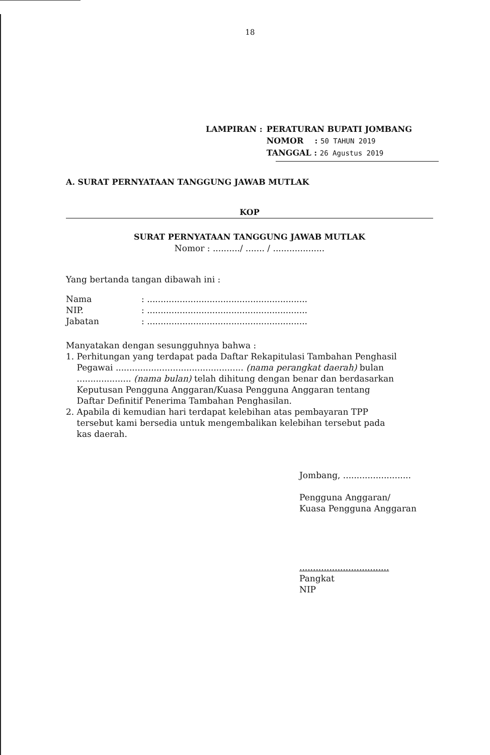18
| LAMPIRAN : | PERATURAN BUPATI JOMBANG |
| | NOMOR : 50 TAHUN 2019 |
| | TANGGAL : 26 Agustus 2019 |
A. SURAT PERNYATAAN TANGGUNG JAWAB MUTLAK
KOP
SURAT PERNYATAAN TANGGUNG JAWAB MUTLAK
Nomor : ........../ ....... / ...................
Yang bertanda tangan dibawah ini :
| Nama | : ........................................................... |
| NIP. | : ........................................................... |
| Jabatan | : ........................................................... |
Manyatakan dengan sesungguhnya bahwa :
1. Perhitungan yang terdapat pada Daftar Rekapitulasi Tambahan Penghasil
Pegawai ............................................... (nama perangkat daerah) bulan
.................... (nama bulan) telah dihitung dengan benar dan berdasarkan
Keputusan Pengguna Anggaran/Kuasa Pengguna Anggaran tentang
Daftar Definitif Penerima Tambahan Penghasilan.
2. Apabila di kemudian hari terdapat kelebihan atas pembayaran TPP
tersebut kami bersedia untuk mengembalikan kelebihan tersebut pada
kas daerah.
Jombang, .........................
Pengguna Anggaran/
Kuasa Pengguna Anggaran
.................................
Pangkat
NIP